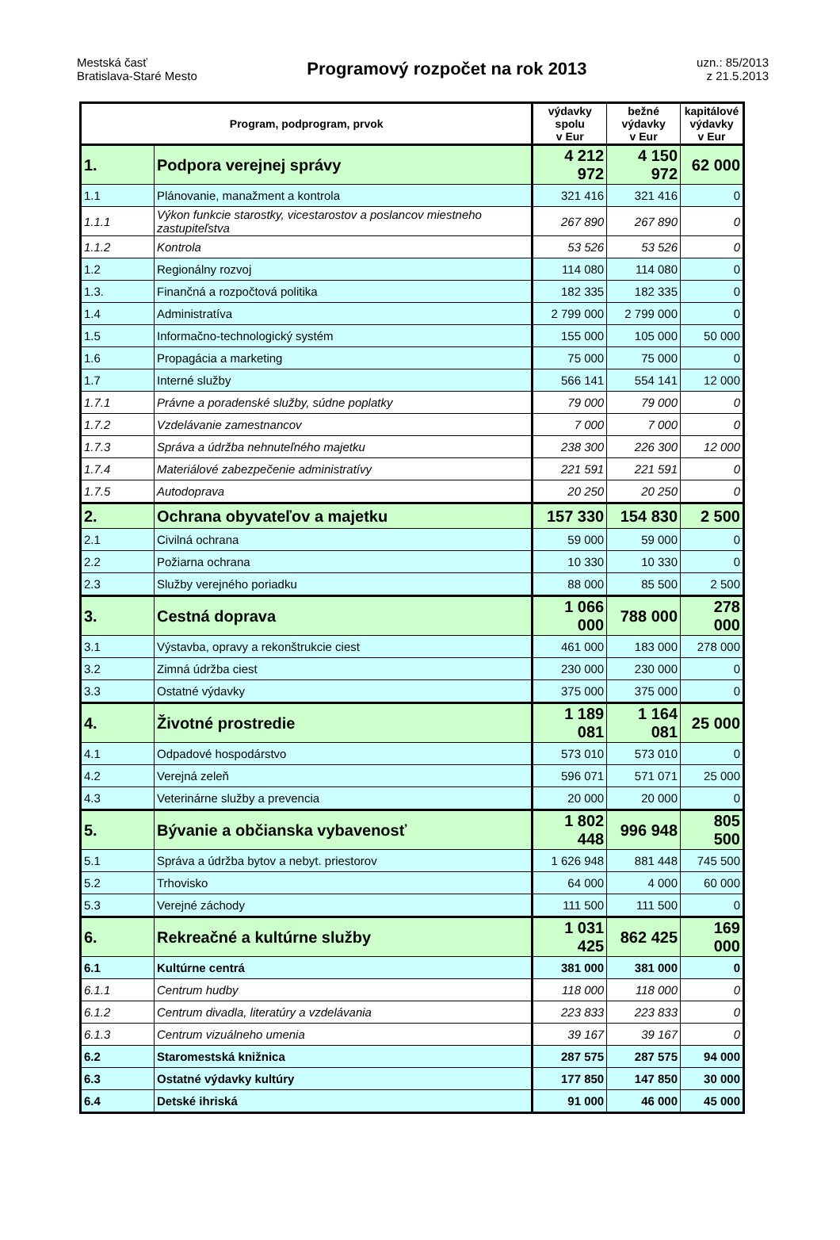Mestská časť
Bratislava-Staré Mesto
Programový rozpočet na rok 2013
uzn.: 85/2013
z 21.5.2013
| Program, podprogram, prvok | | výdavky spolu v Eur | bežné výdavky v Eur | kapitálové výdavky v Eur |
| --- | --- | --- | --- | --- |
| 1. | Podpora verejnej správy | 4 212 972 | 4 150 972 | 62 000 |
| 1.1 | Plánovanie, manažment a kontrola | 321 416 | 321 416 | 0 |
| 1.1.1 | Výkon funkcie starostky, vicestarostov a poslancov miestneho zastupiteľstva | 267 890 | 267 890 | 0 |
| 1.1.2 | Kontrola | 53 526 | 53 526 | 0 |
| 1.2 | Regionálny rozvoj | 114 080 | 114 080 | 0 |
| 1.3. | Finančná a rozpočtová politika | 182 335 | 182 335 | 0 |
| 1.4 | Administratíva | 2 799 000 | 2 799 000 | 0 |
| 1.5 | Informačno-technologický systém | 155 000 | 105 000 | 50 000 |
| 1.6 | Propagácia a marketing | 75 000 | 75 000 | 0 |
| 1.7 | Interné služby | 566 141 | 554 141 | 12 000 |
| 1.7.1 | Právne a poradenské služby, súdne poplatky | 79 000 | 79 000 | 0 |
| 1.7.2 | Vzdelávanie zamestnancov | 7 000 | 7 000 | 0 |
| 1.7.3 | Správa a údržba nehnuteľného majetku | 238 300 | 226 300 | 12 000 |
| 1.7.4 | Materiálové zabezpečenie administratívy | 221 591 | 221 591 | 0 |
| 1.7.5 | Autodoprava | 20 250 | 20 250 | 0 |
| 2. | Ochrana obyvateľov a majetku | 157 330 | 154 830 | 2 500 |
| 2.1 | Civilná ochrana | 59 000 | 59 000 | 0 |
| 2.2 | Požiarna ochrana | 10 330 | 10 330 | 0 |
| 2.3 | Služby verejného poriadku | 88 000 | 85 500 | 2 500 |
| 3. | Cestná doprava | 1 066 000 | 788 000 | 278 000 |
| 3.1 | Výstavba, opravy a rekonštrukcie ciest | 461 000 | 183 000 | 278 000 |
| 3.2 | Zimná údržba ciest | 230 000 | 230 000 | 0 |
| 3.3 | Ostatné výdavky | 375 000 | 375 000 | 0 |
| 4. | Životné prostredie | 1 189 081 | 1 164 081 | 25 000 |
| 4.1 | Odpadové hospodárstvo | 573 010 | 573 010 | 0 |
| 4.2 | Verejná zeleň | 596 071 | 571 071 | 25 000 |
| 4.3 | Veterinárne služby a prevencia | 20 000 | 20 000 | 0 |
| 5. | Bývanie a občianska vybavenosť | 1 802 448 | 996 948 | 805 500 |
| 5.1 | Správa a údržba bytov a nebyt. priestorov | 1 626 948 | 881 448 | 745 500 |
| 5.2 | Trhovisko | 64 000 | 4 000 | 60 000 |
| 5.3 | Verejné záchody | 111 500 | 111 500 | 0 |
| 6. | Rekreačné a kultúrne služby | 1 031 425 | 862 425 | 169 000 |
| 6.1 | Kultúrne centrá | 381 000 | 381 000 | 0 |
| 6.1.1 | Centrum hudby | 118 000 | 118 000 | 0 |
| 6.1.2 | Centrum divadla, literatúry a vzdelávania | 223 833 | 223 833 | 0 |
| 6.1.3 | Centrum vizuálneho umenia | 39 167 | 39 167 | 0 |
| 6.2 | Staromestská knižnica | 287 575 | 287 575 | 94 000 |
| 6.3 | Ostatné výdavky kultúry | 177 850 | 147 850 | 30 000 |
| 6.4 | Detské ihriská | 91 000 | 46 000 | 45 000 |